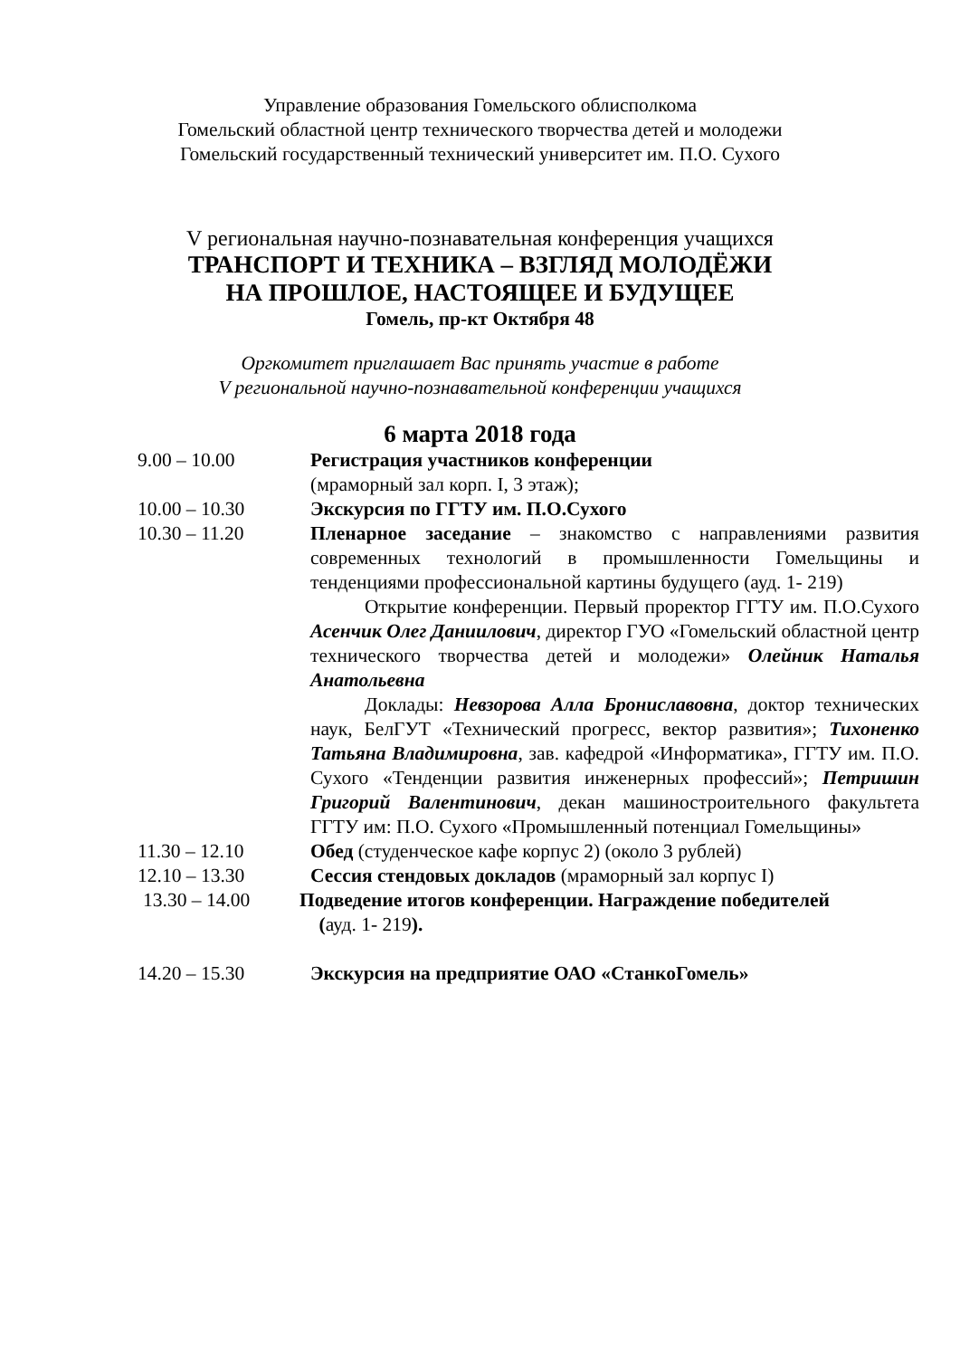Управление образования Гомельского облисполкома
Гомельский областной центр технического творчества детей и молодежи
Гомельский государственный технический университет им. П.О. Сухого
V региональная научно-познавательная конференция учащихся
ТРАНСПОРТ И ТЕХНИКА – ВЗГЛЯД МОЛОДЁЖИ
НА ПРОШЛОЕ, НАСТОЯЩЕЕ И БУДУЩЕЕ
Гомель, пр-кт Октября 48
Оргкомитет приглашает Вас принять участие в работе
V региональной научно-познавательной конференции учащихся
6 марта 2018 года
9.00 – 10.00 Регистрация участников конференции
(мраморный зал корп. I, 3 этаж);
10.00 – 10.30 Экскурсия по ГГТУ им. П.О.Сухого
10.30 – 11.20 Пленарное заседание – знакомство с направлениями развития современных технологий в промышленности Гомельщины и тенденциями профессиональной картины будущего (ауд. 1- 219)
Открытие конференции. Первый проректор ГГТУ им. П.О.Сухого Асенчик Олег Даниилович, директор ГУО «Гомельский областной центр технического творчества детей и молодежи» Олейник Наталья Анатольевна
Доклады: Невзорова Алла Брониславовна, доктор технических наук, БелГУТ «Технический прогресс, вектор развития»; Тихоненко Татьяна Владимировна, зав. кафедрой «Информатика», ГГТУ им. П.О. Сухого «Тенденции развития инженерных профессий»; Петришин Григорий Валентинович, декан машиностроительного факультета ГГТУ им: П.О. Сухого «Промышленный потенциал Гомельщины»
11.30 – 12.10 Обед (студенческое кафе корпус 2) (около 3 рублей)
12.10 – 13.30 Сессия стендовых докладов (мраморный зал корпус I)
13.30 – 14.00 Подведение итогов конференции. Награждение победителей
(ауд. 1- 219).
14.20 – 15.30 Экскурсия на предприятие ОАО «СтанкоГомель»